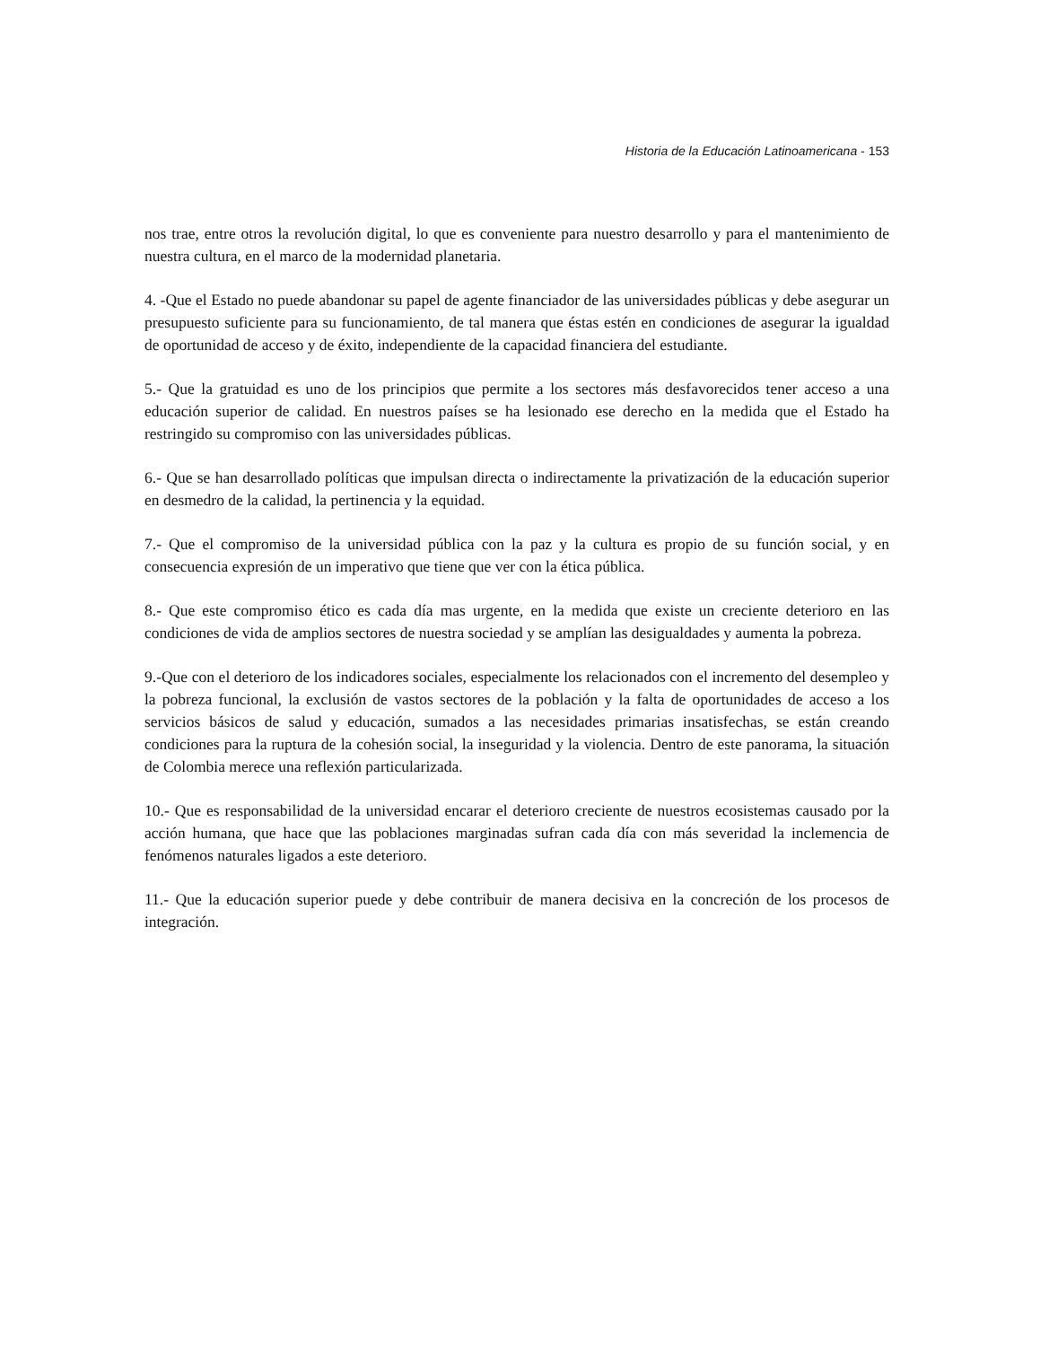Historia de la Educación Latinoamericana - 153
nos trae, entre otros la revolución digital, lo que es conveniente para nuestro desarrollo y para el mantenimiento de nuestra cultura, en el marco de la modernidad planetaria.
4. -Que el Estado no puede abandonar su papel de agente financiador de las universidades públicas y debe asegurar un presupuesto suficiente para su funcionamiento, de tal manera que éstas estén en condiciones de asegurar la igualdad de oportunidad de acceso y de éxito, independiente de la capacidad financiera del estudiante.
5.- Que la gratuidad es uno de los principios que permite a los sectores más desfavorecidos tener acceso a una educación superior de calidad. En nuestros países se ha lesionado ese derecho en la medida que el Estado ha restringido su compromiso con las universidades públicas.
6.- Que se han desarrollado políticas que impulsan directa o indirectamente la privatización de la educación superior en desmedro de la calidad, la pertinencia y la equidad.
7.- Que el compromiso de la universidad pública con la paz y la cultura es propio de su función social, y en consecuencia expresión de un imperativo que tiene que ver con la ética pública.
8.- Que este compromiso ético es cada día mas urgente, en la medida que existe un creciente deterioro en las condiciones de vida de amplios sectores de nuestra sociedad y se amplían las desigualdades y aumenta la pobreza.
9.-Que con el deterioro de los indicadores sociales, especialmente los relacionados con el incremento del desempleo y la pobreza funcional, la exclusión de vastos sectores de la población y la falta de oportunidades de acceso a los servicios básicos de salud y educación, sumados a las necesidades primarias insatisfechas, se están creando condiciones para la ruptura de la cohesión social, la inseguridad y la violencia. Dentro de este panorama, la situación de Colombia merece una reflexión particularizada.
10.- Que es responsabilidad de la universidad encarar el deterioro creciente de nuestros ecosistemas causado por la acción humana, que hace que las poblaciones marginadas sufran cada día con más severidad la inclemencia de fenómenos naturales ligados a este deterioro.
11.- Que la educación superior puede y debe contribuir de manera decisiva en la concreción de los procesos de integración.